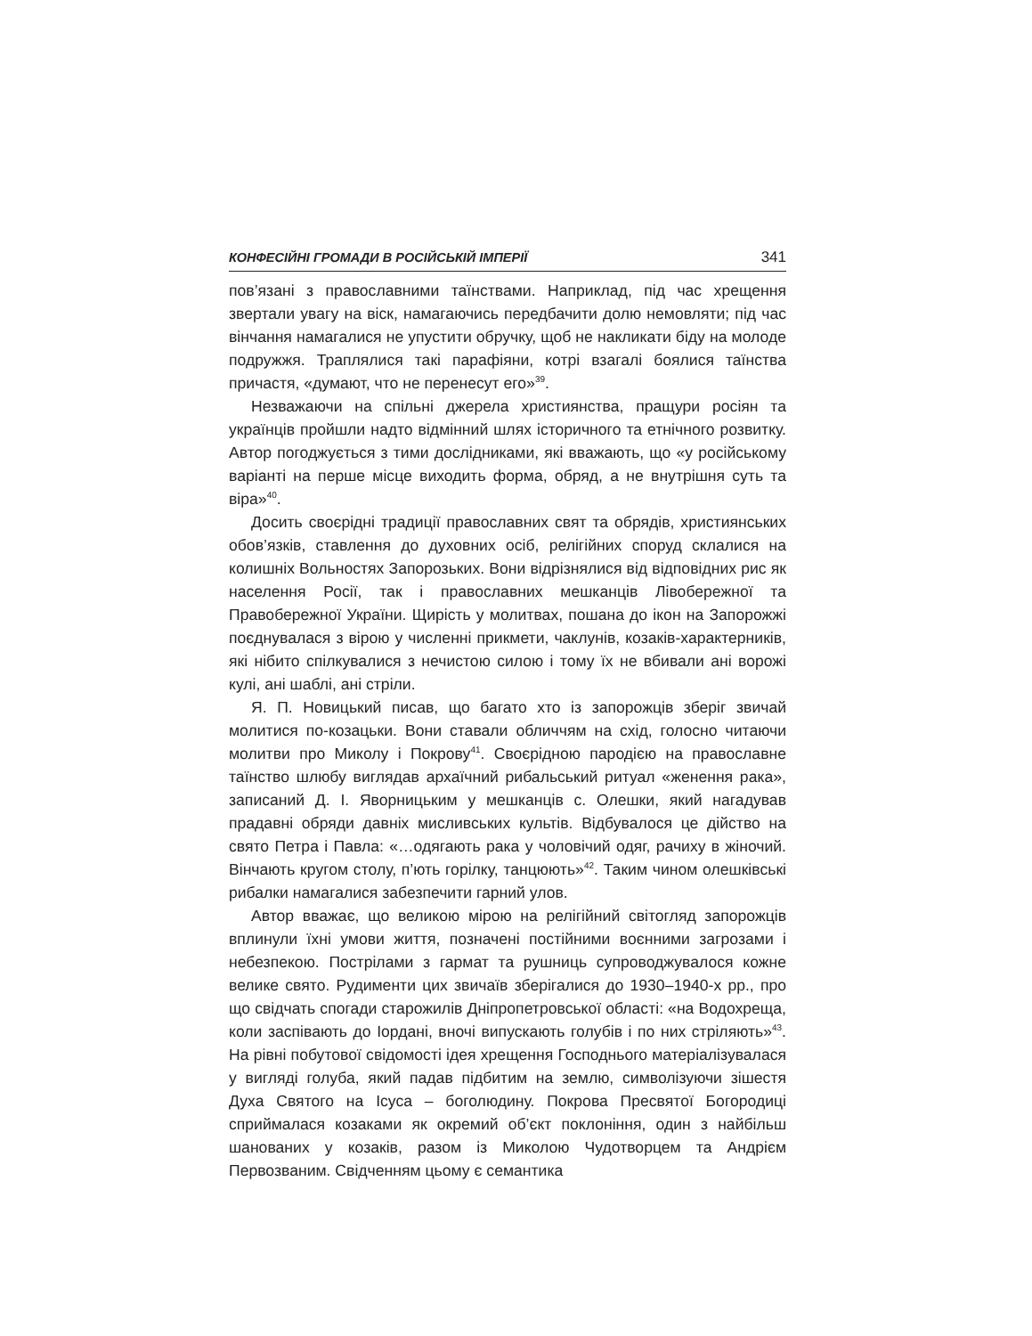КОНФЕСІЙНІ ГРОМАДИ В РОСІЙСЬКІЙ ІМПЕРІЇ 341
пов’язані з православними таїнствами. Наприклад, під час хрещення звертали увагу на віск, намагаючись передбачити долю немовляти; під час вінчання намагалися не упустити обручку, щоб не накликати біду на молоде подружжя. Траплялися такі парафіяни, котрі взагалі боялися таїнства причастя, «думают, что не перенесут его»<sup>39</sup>.
Незважаючи на спільні джерела християнства, пращури росіян та українців пройшли надто відмінний шлях історичного та етнічного розвитку. Автор погоджується з тими дослідниками, які вважають, що «у російському варіанті на перше місце виходить форма, обряд, а не внутрішня суть та віра»<sup>40</sup>.
Досить своєрідні традиції православних свят та обрядів, християнських обов’язків, ставлення до духовних осіб, релігійних споруд склалися на колишніх Вольностях Запорозьких. Вони відрізнялися від відповідних рис як населення Росії, так і православних мешканців Лівобережної та Правобережної України. Щирість у молитвах, пошана до ікон на Запорожжі поєднувалася з вірою у численні прикмети, чаклунів, козаків-характерників, які нібито спілкувалися з нечистою силою і тому їх не вбивали ані ворожі кулі, ані шаблі, ані стріли.
Я. П. Новицький писав, що багато хто із запорожців зберіг звичай молитися по-козацьки. Вони ставали обличчям на схід, голосно читаючи молитви про Миколу і Покрову<sup>41</sup>. Своєрідною пародією на православне таїнство шлюбу виглядав архаїчний рибальський ритуал «женення рака», записаний Д. І. Яворницьким у мешканців с. Олешки, який нагадував прадавні обряди давніх мисливських культів. Відбувалося це дійство на свято Петра і Павла: «…одягають рака у чоловічий одяг, рачиху в жіночий. Вінчають кругом столу, п’ють горілку, танцюють»<sup>42</sup>. Таким чином олешківські рибалки намагалися забезпечити гарний улов.
Автор вважає, що великою мірою на релігійний світогляд запорожців вплинули їхні умови життя, позначені постійними воєнними загрозами і небезпекою. Пострілами з гармат та рушниць супроводжувалося кожне велике свято. Рудименти цих звичаїв зберігалися до 1930–1940-х рр., про що свідчать спогади старожилів Дніпропетровської області: «на Водохреща, коли заспівають до Іордані, вночі випускають голубів і по них стріляють»<sup>43</sup>. На рівні побутової свідомості ідея хрещення Господнього матеріалізувалася у вигляді голуба, який падав підбитим на землю, символізуючи зішестя Духа Святого на Ісуса – боголюдину. Покрова Пресвятої Богородиці сприймалася козаками як окремий об’єкт поклоніння, один з найбільш шанованих у козаків, разом із Миколою Чудотворцем та Андрієм Первозваним. Свідченням цьому є семантика